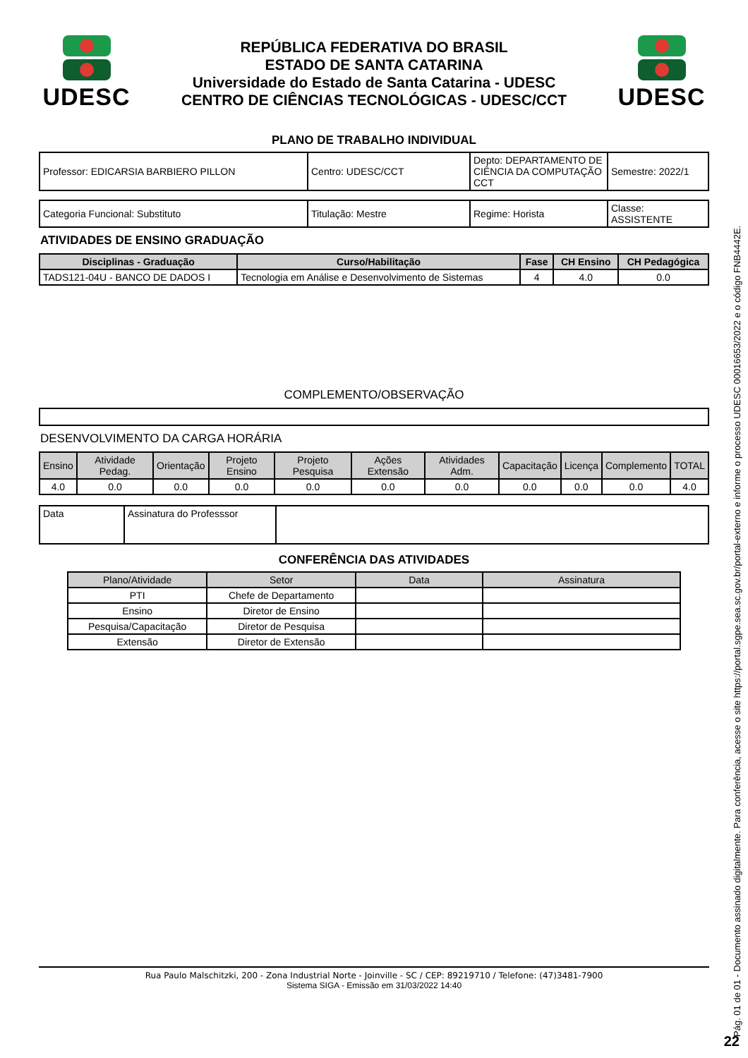UDESC
REPÚBLICA FEDERATIVA DO BRASIL
ESTADO DE SANTA CATARINA
Universidade do Estado de Santa Catarina - UDESC
CENTRO DE CIÊNCIAS TECNOLÓGICAS - UDESC/CCT
UDESC
PLANO DE TRABALHO INDIVIDUAL
| Professor: EDICARSIA BARBIERO PILLON | Centro: UDESC/CCT | Depto: DEPARTAMENTO DE CIÊNCIA DA COMPUTAÇÃO CCT | Semestre: 2022/1 |
| Categoria Funcional: Substituto | Titulação: Mestre | Regime: Horista | Classe: ASSISTENTE |
ATIVIDADES DE ENSINO GRADUAÇÃO
| Disciplinas - Graduação | Curso/Habilitação | Fase | CH Ensino | CH Pedagógica |
| --- | --- | --- | --- | --- |
| TADS121-04U - BANCO DE DADOS I | Tecnologia em Análise e Desenvolvimento de Sistemas | 4 | 4.0 | 0.0 |
COMPLEMENTO/OBSERVAÇÃO
DESENVOLVIMENTO DA CARGA HORÁRIA
| Ensino | Atividade Pedag. | Orientação | Projeto Ensino | Projeto Pesquisa | Ações Extensão | Atividades Adm. | Capacitação | Licença | Complemento | TOTAL |
| --- | --- | --- | --- | --- | --- | --- | --- | --- | --- | --- |
| 4.0 | 0.0 | 0.0 | 0.0 | 0.0 | 0.0 | 0.0 | 0.0 | 0.0 | 0.0 | 4.0 |
| Data | Assinatura do Professsor | |
CONFERÊNCIA DAS ATIVIDADES
| Plano/Atividade | Setor | Data | Assinatura |
| --- | --- | --- | --- |
| PTI | Chefe de Departamento | | |
| Ensino | Diretor de Ensino | | |
| Pesquisa/Capacitação | Diretor de Pesquisa | | |
| Extensão | Diretor de Extensão | | |
Rua Paulo Malschitzki, 200 - Zona Industrial Norte - Joinville - SC / CEP: 89219710 / Telefone: (47)3481-7900
Sistema SIGA - Emissão em 31/03/2022 14:40
Pág. 01 de 01 - Documento assinado digitalmente. Para conferência, acesse o site https://portal.sgpe.sea.sc.gov.br/portal-externo e informe o processo UDESC 00016653/2022 e o código FNB4442E.
22